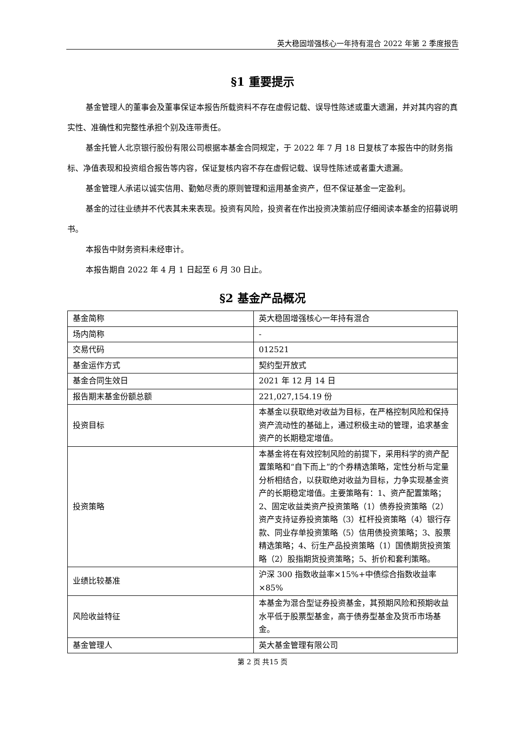英大稳固增强核心一年持有混合 2022 年第 2 季度报告
§1 重要提示
基金管理人的董事会及董事保证本报告所载资料不存在虚假记载、误导性陈述或重大遗漏，并对其内容的真实性、准确性和完整性承担个别及连带责任。
基金托管人北京银行股份有限公司根据本基金合同规定，于 2022 年 7 月 18 日复核了本报告中的财务指标、净值表现和投资组合报告等内容，保证复核内容不存在虚假记载、误导性陈述或者重大遗漏。
基金管理人承诺以诚实信用、勤勉尽责的原则管理和运用基金资产，但不保证基金一定盈利。
基金的过往业绩并不代表其未来表现。投资有风险，投资者在作出投资决策前应仔细阅读本基金的招募说明书。
本报告中财务资料未经审计。
本报告期自 2022 年 4 月 1 日起至 6 月 30 日止。
§2 基金产品概况
| 基金简称 | 英大稳固增强核心一年持有混合 |
| 场内简称 | - |
| 交易代码 | 012521 |
| 基金运作方式 | 契约型开放式 |
| 基金合同生效日 | 2021 年 12 月 14 日 |
| 报告期末基金份额总额 | 221,027,154.19 份 |
| 投资目标 | 本基金以获取绝对收益为目标，在严格控制风险和保持资产流动性的基础上，通过积极主动的管理，追求基金资产的长期稳定增值。 |
| 投资策略 | 本基金将在有效控制风险的前提下，采用科学的资产配置策略和“自下而上”的个券精选策略，定性分析与定量分析相结合，以获取绝对收益为目标，力争实现基金资产的长期稳定增值。主要策略有：1、资产配置策略；2、固定收益类资产投资策略（1）债券投资策略（2）资产支持证券投资策略（3）杠杆投资策略（4）银行存款、同业存单投资策略（5）信用债投资策略；3、股票精选策略；4、衍生产品投资策略（1）国债期货投资策略（2）股指期货投资策略；5、折价和套利策略。 |
| 业绩比较基准 | 沪深 300 指数收益率×15%+中债综合指数收益率×85% |
| 风险收益特征 | 本基金为混合型证券投资基金，其预期风险和预期收益水平低于股票型基金，高于债券型基金及货币市场基金。 |
| 基金管理人 | 英大基金管理有限公司 |
第 2 页 共15 页